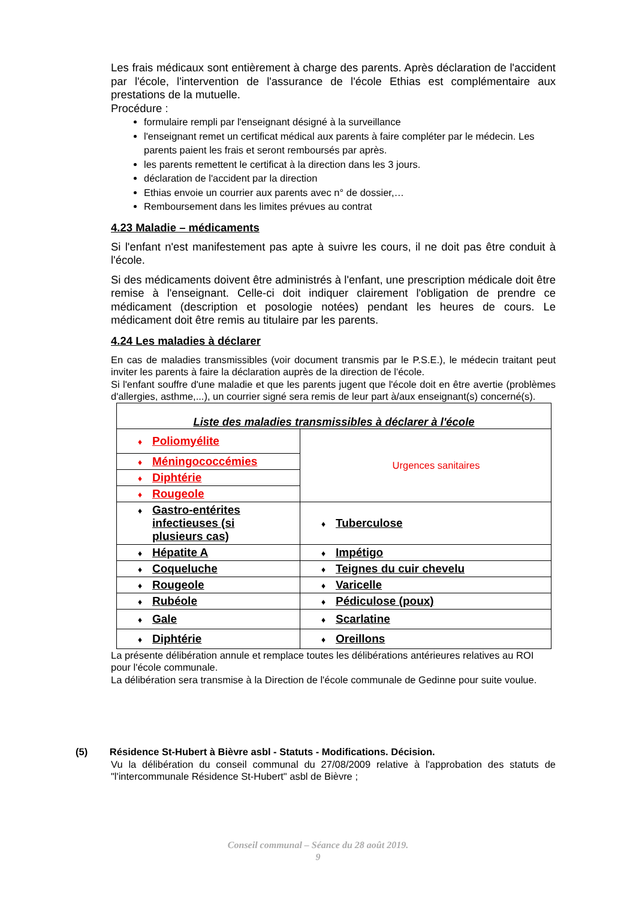Les frais médicaux sont entièrement à charge des parents. Après déclaration de l'accident par l'école, l'intervention de l'assurance de l'école Ethias est complémentaire aux prestations de la mutuelle.
Procédure :
formulaire rempli par l'enseignant désigné à la surveillance
l'enseignant remet un certificat médical aux parents à faire compléter par le médecin. Les parents paient les frais et seront remboursés par après.
les parents remettent le certificat à la direction dans les 3 jours.
déclaration de l'accident par la direction
Ethias envoie un courrier aux parents avec n° de dossier,…
Remboursement dans les limites prévues au contrat
4.23 Maladie – médicaments
Si l'enfant n'est manifestement pas apte à suivre les cours, il ne doit pas être conduit à l'école.
Si des médicaments doivent être administrés à l'enfant, une prescription médicale doit être remise à l'enseignant. Celle-ci doit indiquer clairement l'obligation de prendre ce médicament (description et posologie notées) pendant les heures de cours. Le médicament doit être remis au titulaire par les parents.
4.24 Les maladies à déclarer
En cas de maladies transmissibles (voir document transmis par le P.S.E.), le médecin traitant peut inviter les parents à faire la déclaration auprès de la direction de l'école.
Si l'enfant souffre d'une maladie et que les parents jugent que l'école doit en être avertie (problèmes d'allergies, asthme,...), un courrier signé sera remis de leur part à/aux enseignant(s) concerné(s).
| Liste des maladies transmissibles à déclarer à l'école | |
| --- | --- |
| ♦ Poliomyélite | Urgences sanitaires |
| ♦ Méningococcémies | |
| ♦ Diphtérie | |
| ♦ Rougeole | |
| ♦ Gastro-entérites infectieuses (si plusieurs cas) | ♦ Tuberculose |
| ♦ Hépatite A | ♦ Impétigo |
| ♦ Coqueluche | ♦ Teignes du cuir chevelu |
| ♦ Rougeole | ♦ Varicelle |
| ♦ Rubéole | ♦ Pédiculose (poux) |
| ♦ Gale | ♦ Scarlatine |
| ♦ Diphtérie | ♦ Oreillons |
La présente délibération annule et remplace toutes les délibérations antérieures relatives au ROI pour l'école communale.
La délibération sera transmise à la Direction de l'école communale de Gedinne pour suite voulue.
(5) Résidence St-Hubert à Bièvre asbl - Statuts - Modifications. Décision.
Vu la délibération du conseil communal du 27/08/2009 relative à l'approbation des statuts de "l'intercommunale Résidence St-Hubert" asbl de Bièvre ;
Conseil communal – Séance du 28 août 2019.
9